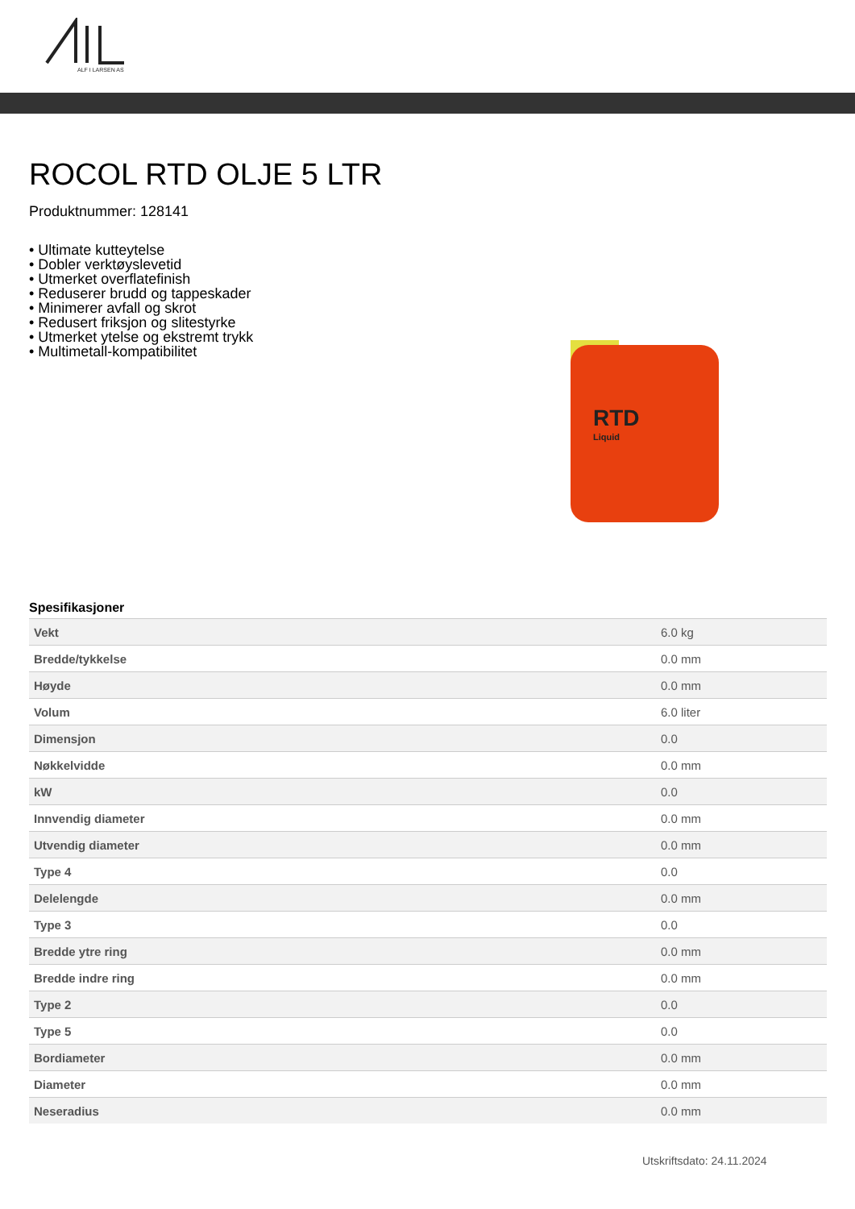ALF I LARSEN AS
ROCOL RTD OLJE 5 LTR
Produktnummer: 128141
• Ultimate kutteytelse
• Dobler verktøyslevetid
• Utmerket overflatefinish
• Reduserer brudd og tappeskader
• Minimerer avfall og skrot
• Redusert friksjon og slitestyrke
• Utmerket ytelse og ekstremt trykk
• Multimetall-kompatibilitet
RTD
Liquid
Spesifikasjoner
| Vekt | 6.0 kg |
| Bredde/tykkelse | 0.0 mm |
| Høyde | 0.0 mm |
| Volum | 6.0 liter |
| Dimensjon | 0.0 |
| Nøkkelvidde | 0.0 mm |
| kW | 0.0 |
| Innvendig diameter | 0.0 mm |
| Utvendig diameter | 0.0 mm |
| Type 4 | 0.0 |
| Delelengde | 0.0 mm |
| Type 3 | 0.0 |
| Bredde ytre ring | 0.0 mm |
| Bredde indre ring | 0.0 mm |
| Type 2 | 0.0 |
| Type 5 | 0.0 |
| Bordiameter | 0.0 mm |
| Diameter | 0.0 mm |
| Neseradius | 0.0 mm |
Utskriftsdato: 24.11.2024